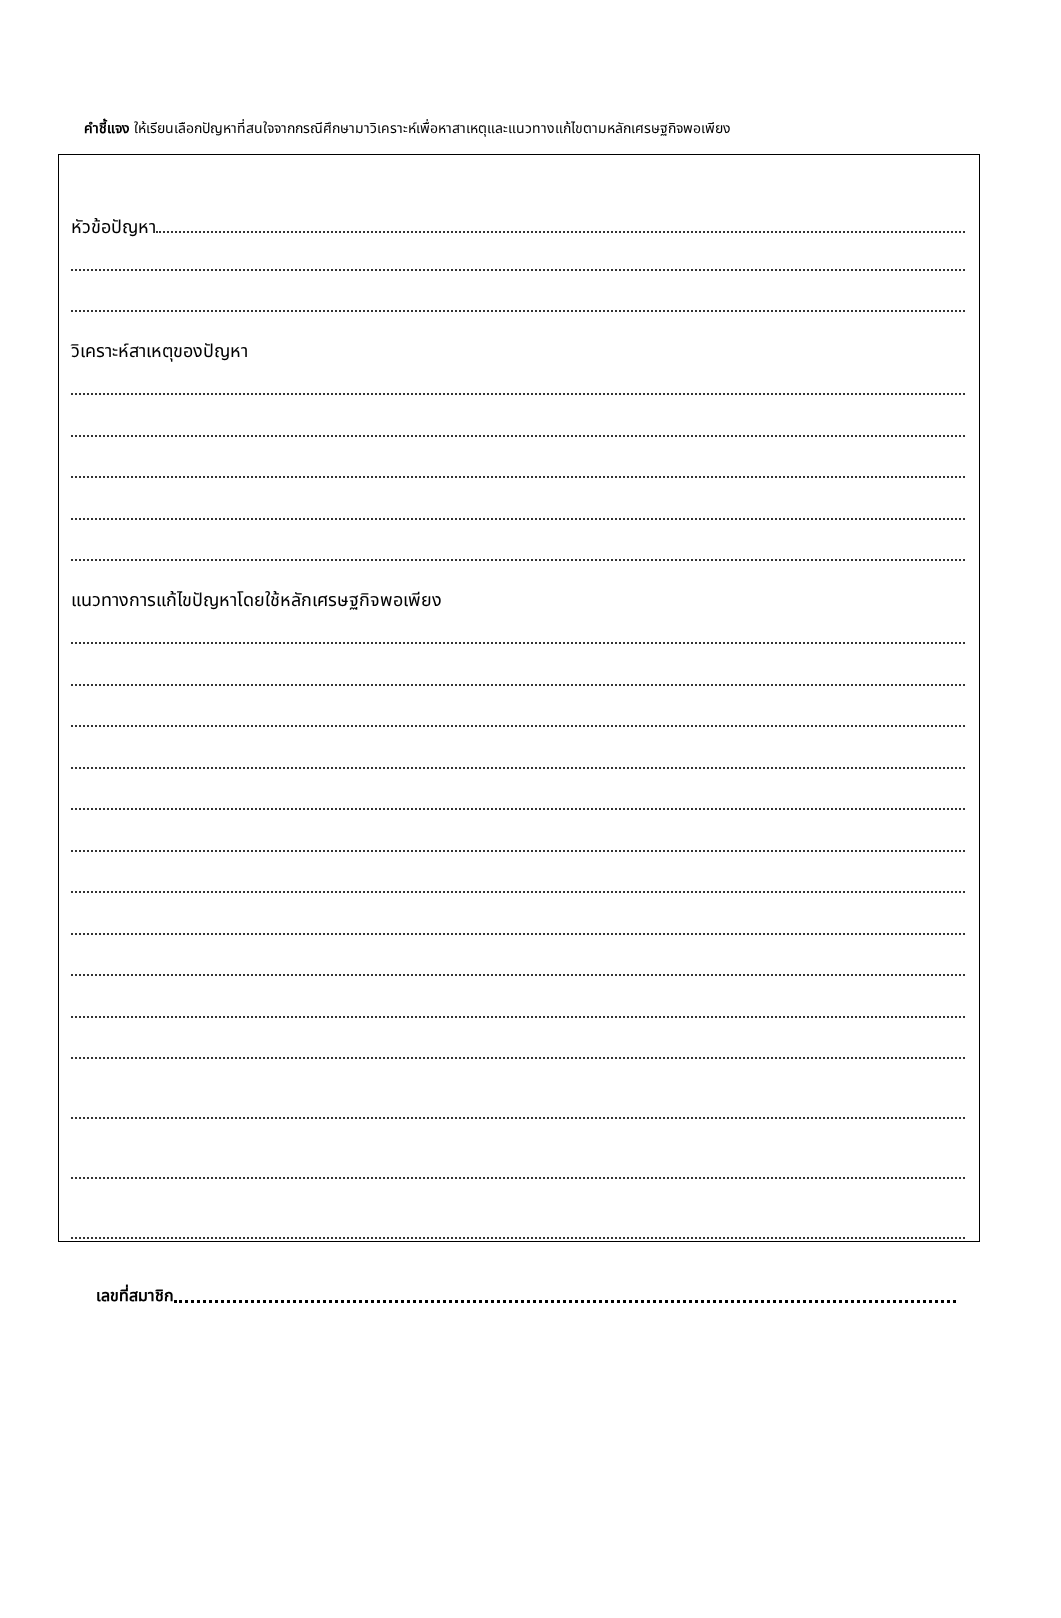คำชี้แจง ให้เรียนเลือกปัญหาที่สนใจจากกรณีศึกษามาวิเคราะห์เพื่อหาสาเหตุและแนวทางแก้ไขตามหลักเศรษฐกิจพอเพียง
หัวข้อปัญหา
วิเคราะห์สาเหตุของปัญหา
แนวทางการแก้ไขปัญหาโดยใช้หลักเศรษฐกิจพอเพียง
เลขที่สมาชิก